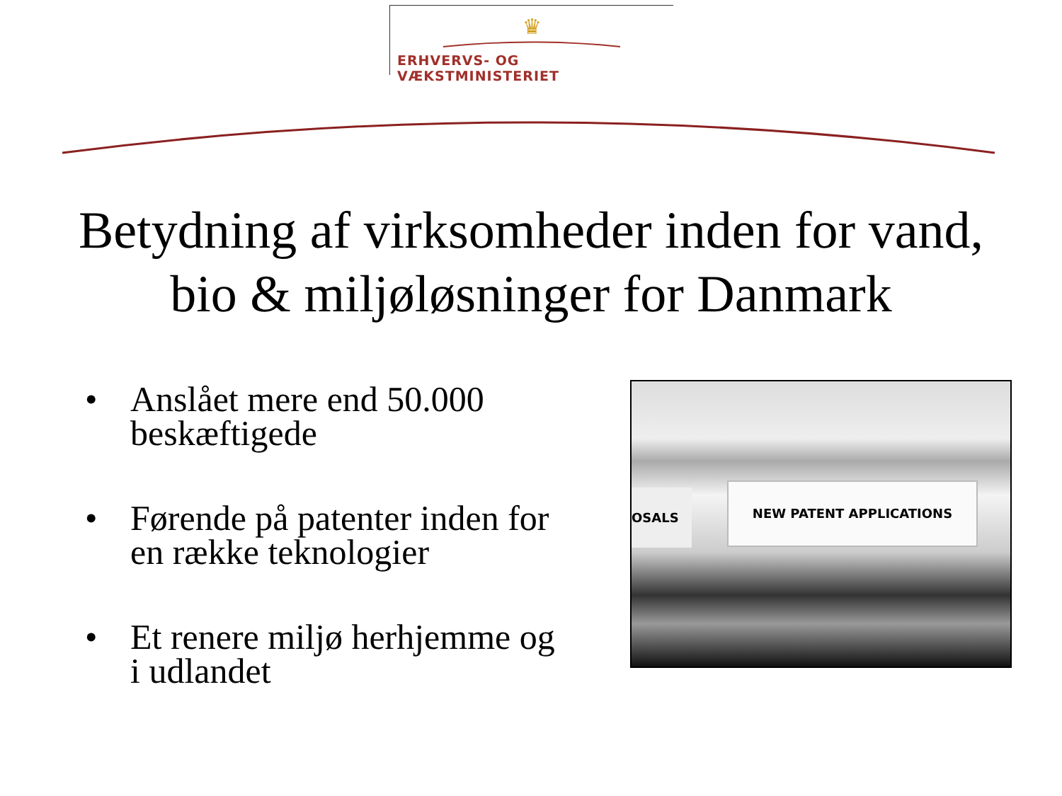♛
ERHVERVS- OG VÆKSTMINISTERIET
Betydning af virksomheder inden for vand, bio & miljøløsninger for Danmark
• Anslået mere end 50.000 beskæftigede
• Førende på patenter inden for en række teknologier
• Et renere miljø herhjemme og i udlandet
OSALS NEW PATENT APPLICATIONS